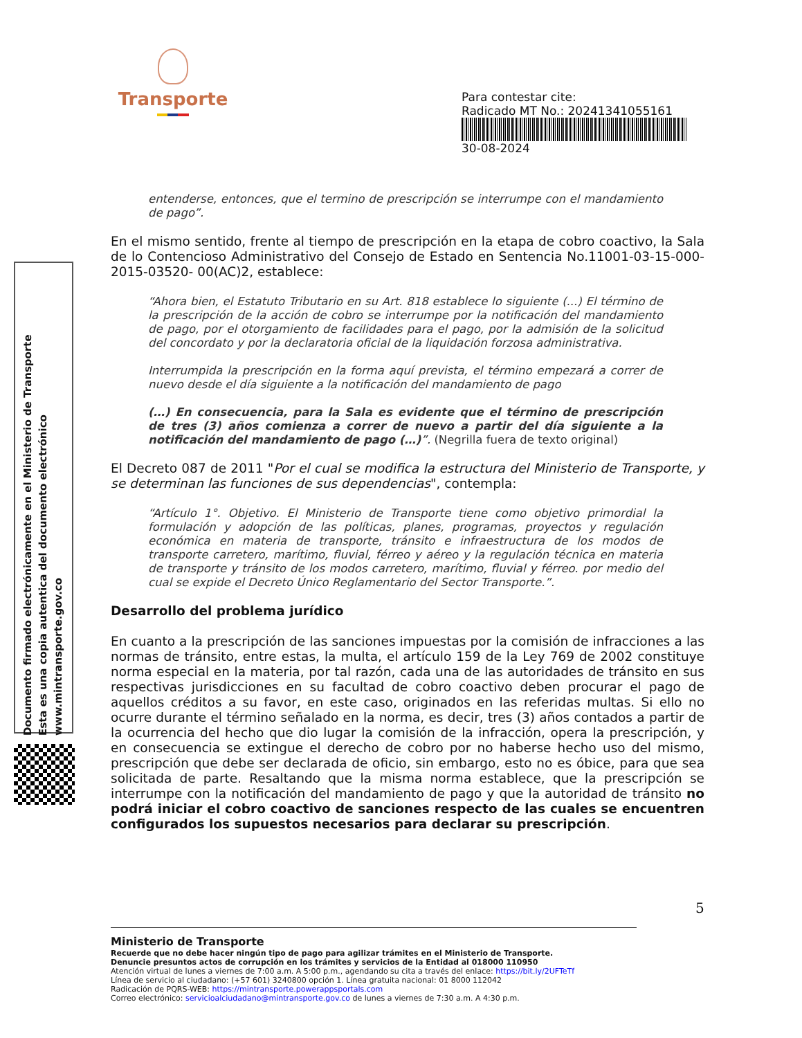Transporte
Para contestar cite:
Radicado MT No.: 20241341055161
30-08-2024
Documento firmado electrónicamente en el Ministerio de Transporte
Esta es una copia autentica del documento electrónico
www.mintransporte.gov.co
entenderse, entonces, que el termino de prescripción se interrumpe con el mandamiento de pago”.
En el mismo sentido, frente al tiempo de prescripción en la etapa de cobro coactivo, la Sala de lo Contencioso Administrativo del Consejo de Estado en Sentencia No.11001-03-15-000-2015-03520- 00(AC)2, establece:
“Ahora bien, el Estatuto Tributario en su Art. 818 establece lo siguiente (...) El término de la prescripción de la acción de cobro se interrumpe por la notificación del mandamiento de pago, por el otorgamiento de facilidades para el pago, por la admisión de la solicitud del concordato y por la declaratoria oficial de la liquidación forzosa administrativa.
Interrumpida la prescripción en la forma aquí prevista, el término empezará a correr de nuevo desde el día siguiente a la notificación del mandamiento de pago
(…) En consecuencia, para la Sala es evidente que el término de prescripción de tres (3) años comienza a correr de nuevo a partir del día siguiente a la notificación del mandamiento de pago (…)”. (Negrilla fuera de texto original)
El Decreto 087 de 2011 "Por el cual se modifica la estructura del Ministerio de Transporte, y se determinan las funciones de sus dependencias", contempla:
“Artículo 1°. Objetivo. El Ministerio de Transporte tiene como objetivo primordial la formulación y adopción de las políticas, planes, programas, proyectos y regulación económica en materia de transporte, tránsito e infraestructura de los modos de transporte carretero, marítimo, fluvial, férreo y aéreo y la regulación técnica en materia de transporte y tránsito de los modos carretero, marítimo, fluvial y férreo. por medio del cual se expide el Decreto Único Reglamentario del Sector Transporte.”.
Desarrollo del problema jurídico
En cuanto a la prescripción de las sanciones impuestas por la comisión de infracciones a las normas de tránsito, entre estas, la multa, el artículo 159 de la Ley 769 de 2002 constituye norma especial en la materia, por tal razón, cada una de las autoridades de tránsito en sus respectivas jurisdicciones en su facultad de cobro coactivo deben procurar el pago de aquellos créditos a su favor, en este caso, originados en las referidas multas. Si ello no ocurre durante el término señalado en la norma, es decir, tres (3) años contados a partir de la ocurrencia del hecho que dio lugar la comisión de la infracción, opera la prescripción, y en consecuencia se extingue el derecho de cobro por no haberse hecho uso del mismo, prescripción que debe ser declarada de oficio, sin embargo, esto no es óbice, para que sea solicitada de parte. Resaltando que la misma norma establece, que la prescripción se interrumpe con la notificación del mandamiento de pago y que la autoridad de tránsito no podrá iniciar el cobro coactivo de sanciones respecto de las cuales se encuentren configurados los supuestos necesarios para declarar su prescripción.
5
Ministerio de Transporte
Recuerde que no debe hacer ningún tipo de pago para agilizar trámites en el Ministerio de Transporte.
Denuncie presuntos actos de corrupción en los trámites y servicios de la Entidad al 018000 110950
Atención virtual de lunes a viernes de 7:00 a.m. A 5:00 p.m., agendando su cita a través del enlace: https://bit.ly/2UFTeTf
Línea de servicio al ciudadano: (+57 601) 3240800 opción 1. Línea gratuita nacional: 01 8000 112042
Radicación de PQRS-WEB: https://mintransporte.powerappsportals.com
Correo electrónico: servicioalciudadano@mintransporte.gov.co de lunes a viernes de 7:30 a.m. A 4:30 p.m.